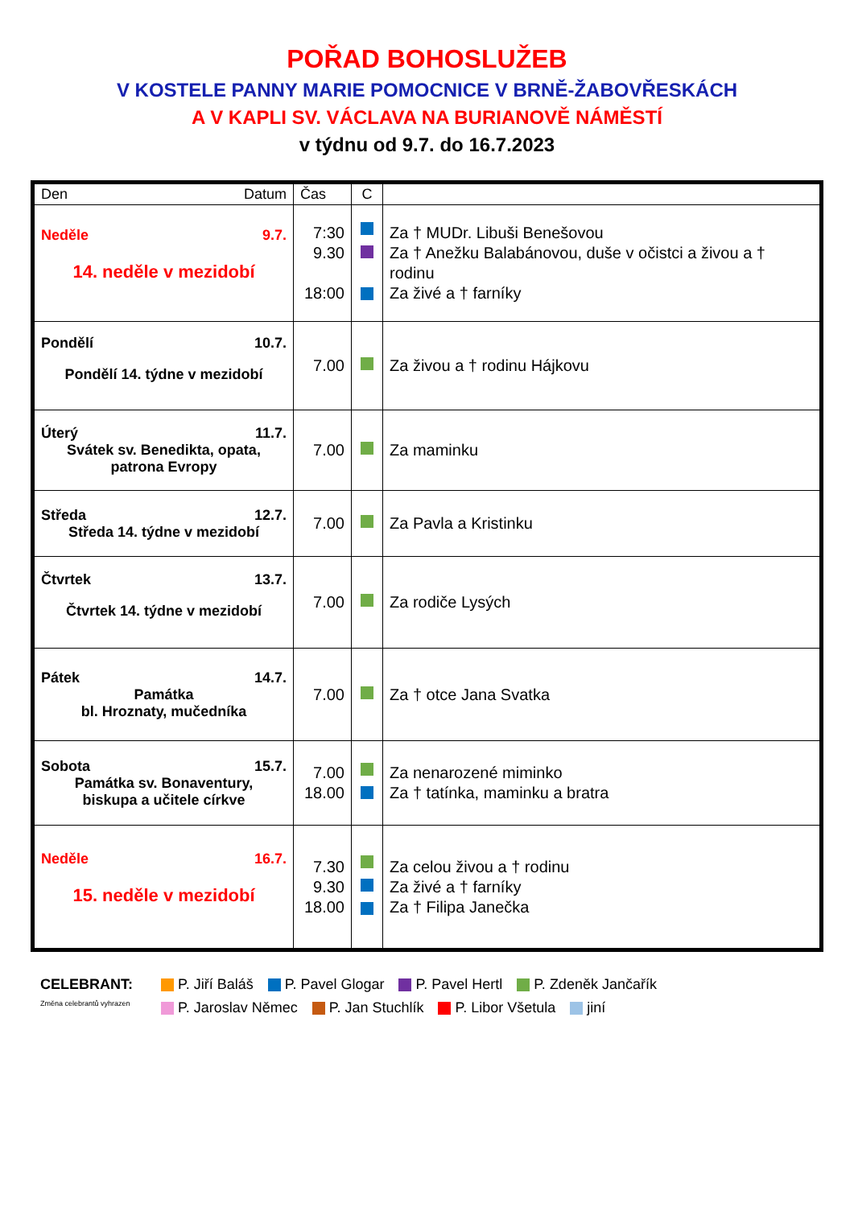POŘAD BOHOSLUŽEB
V KOSTELE PANNY MARIE POMOCNICE V BRNĚ-ŽABOVŘESKÁCH
A V KAPLI SV. VÁCLAVA NA BURIANOVĚ NÁMĚSTÍ
v týdnu od 9.7. do 16.7.2023
| Den Datum | Čas | C | |
| --- | --- | --- | --- |
| Neděle 9.7. 14. neděle v mezidobí | 7:30 9.30 18:00 | | Za † MUDr. Libuši Benešovou Za † Anežku Balabánovou, duše v očistci a živou a † rodinu Za živé a † farníky |
| Pondělí 10.7. Pondělí 14. týdne v mezidobí | 7.00 | | Za živou a † rodinu Hájkovu |
| Úterý 11.7. Svátek sv. Benedikta, opata, patrona Evropy | 7.00 | | Za maminku |
| Středa 12.7. Středa 14. týdne v mezidobí | 7.00 | | Za Pavla a Kristinku |
| Čtvrtek 13.7. Čtvrtek 14. týdne v mezidobí | 7.00 | | Za rodiče Lysých |
| Pátek 14.7. Památka bl. Hroznaty, mučedníka | 7.00 | | Za † otce Jana Svatka |
| Sobota 15.7. Památka sv. Bonaventury, biskupa a učitele církve | 7.00 18.00 | | Za nenarozené miminko Za † tatínka, maminku a bratra |
| Neděle 16.7. 15. neděle v mezidobí | 7.30 9.30 18.00 | | Za celou živou a † rodinu Za živé a † farníky Za † Filipa Janečka |
CELEBRANT: P. Jiří Baláš P. Pavel Glogar P. Pavel Hertl P. Zdeněk Jančařík
Změna celebrantů vyhrazen
P. Jaroslav Němec P. Jan Stuchlík P. Libor Všetula jiní